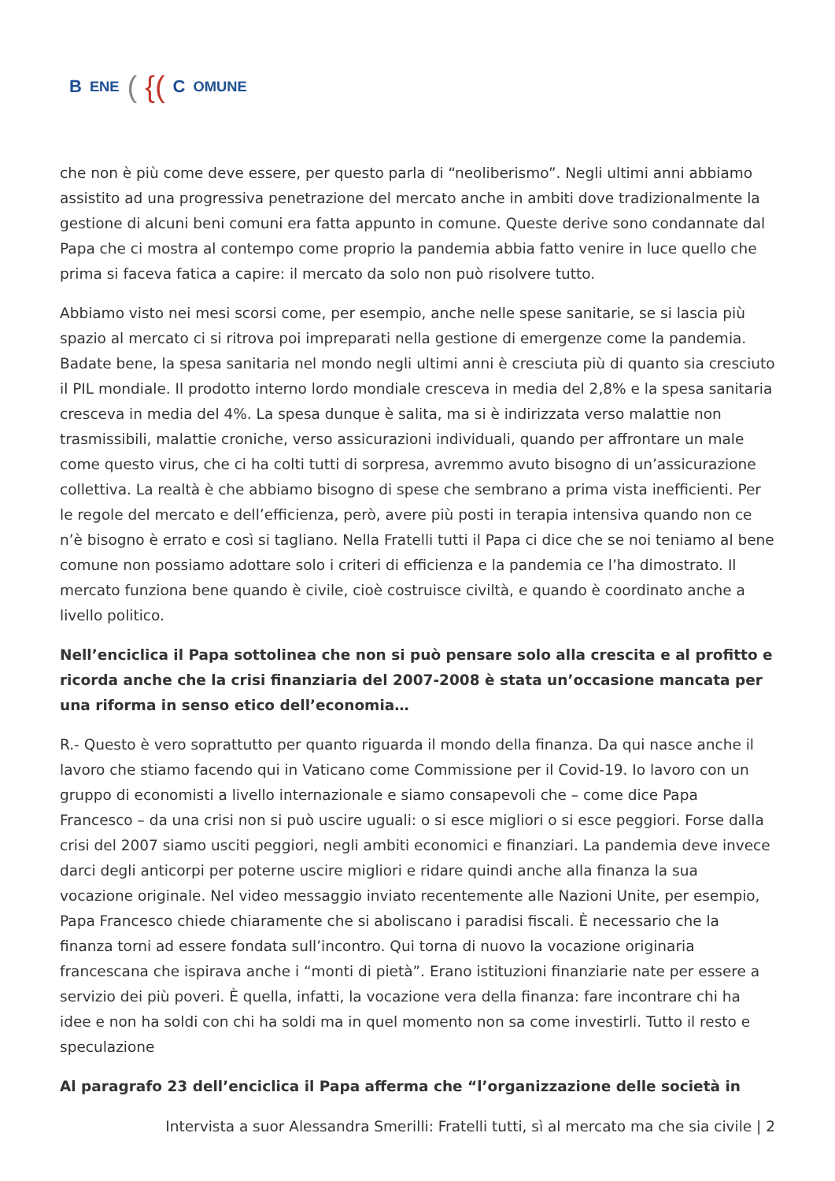B ENE ({( C OMUNE
che non è più come deve essere, per questo parla di “neoliberismo”. Negli ultimi anni abbiamo assistito ad una progressiva penetrazione del mercato anche in ambiti dove tradizionalmente la gestione di alcuni beni comuni era fatta appunto in comune. Queste derive sono condannate dal Papa che ci mostra al contempo come proprio la pandemia abbia fatto venire in luce quello che prima si faceva fatica a capire: il mercato da solo non può risolvere tutto.
Abbiamo visto nei mesi scorsi come, per esempio, anche nelle spese sanitarie, se si lascia più spazio al mercato ci si ritrova poi impreparati nella gestione di emergenze come la pandemia. Badate bene, la spesa sanitaria nel mondo negli ultimi anni è cresciuta più di quanto sia cresciuto il PIL mondiale. Il prodotto interno lordo mondiale cresceva in media del 2,8% e la spesa sanitaria cresceva in media del 4%. La spesa dunque è salita, ma si è indirizzata verso malattie non trasmissibili, malattie croniche, verso assicurazioni individuali, quando per affrontare un male come questo virus, che ci ha colti tutti di sorpresa, avremmo avuto bisogno di un’assicurazione collettiva. La realtà è che abbiamo bisogno di spese che sembrano a prima vista inefficienti. Per le regole del mercato e dell’efficienza, però, avere più posti in terapia intensiva quando non ce n’è bisogno è errato e così si tagliano. Nella Fratelli tutti il Papa ci dice che se noi teniamo al bene comune non possiamo adottare solo i criteri di efficienza e la pandemia ce l’ha dimostrato. Il mercato funziona bene quando è civile, cioè costruisce civiltà, e quando è coordinato anche a livello politico.
Nell’enciclica il Papa sottolinea che non si può pensare solo alla crescita e al profitto e ricorda anche che la crisi finanziaria del 2007-2008 è stata un’occasione mancata per una riforma in senso etico dell’economia…
R.- Questo è vero soprattutto per quanto riguarda il mondo della finanza. Da qui nasce anche il lavoro che stiamo facendo qui in Vaticano come Commissione per il Covid-19. Io lavoro con un gruppo di economisti a livello internazionale e siamo consapevoli che – come dice Papa Francesco – da una crisi non si può uscire uguali: o si esce migliori o si esce peggiori. Forse dalla crisi del 2007 siamo usciti peggiori, negli ambiti economici e finanziari. La pandemia deve invece darci degli anticorpi per poterne uscire migliori e ridare quindi anche alla finanza la sua vocazione originale. Nel video messaggio inviato recentemente alle Nazioni Unite, per esempio, Papa Francesco chiede chiaramente che si aboliscano i paradisi fiscali. È necessario che la finanza torni ad essere fondata sull’incontro. Qui torna di nuovo la vocazione originaria francescana che ispirava anche i “monti di pietà”. Erano istituzioni finanziarie nate per essere a servizio dei più poveri. È quella, infatti, la vocazione vera della finanza: fare incontrare chi ha idee e non ha soldi con chi ha soldi ma in quel momento non sa come investirli. Tutto il resto e speculazione
Al paragrafo 23 dell’enciclica il Papa afferma che “l’organizzazione delle società in
Intervista a suor Alessandra Smerilli: Fratelli tutti, sì al mercato ma che sia civile | 2